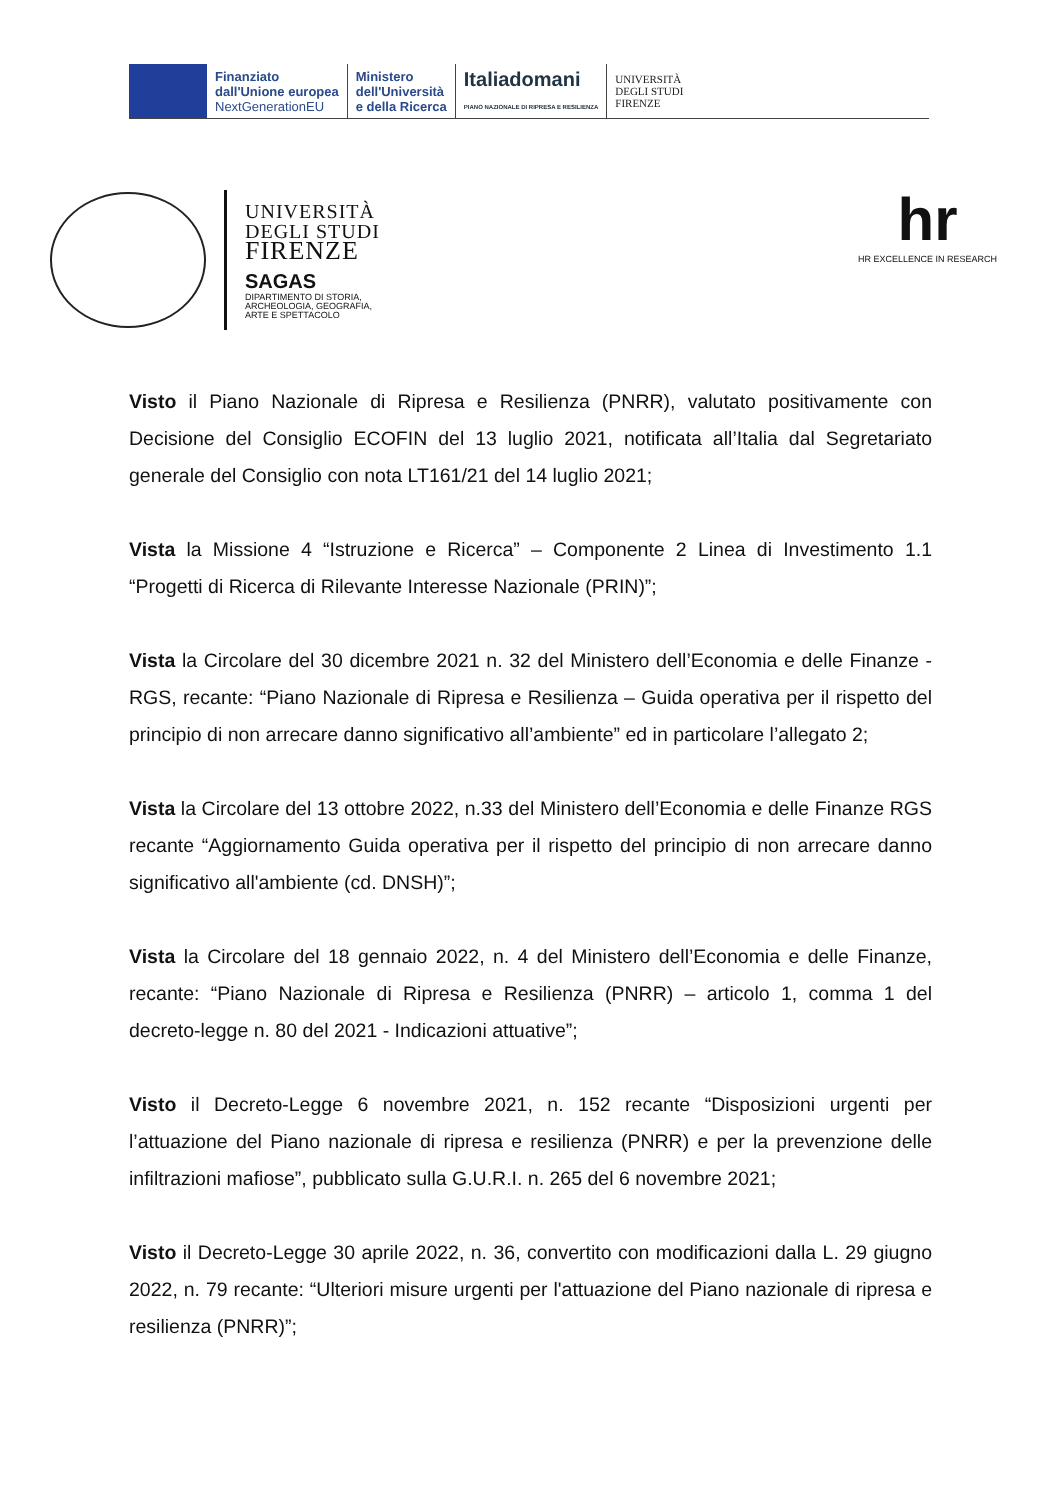Finanziato
dall'Unione europea
NextGenerationEU
Ministero
dell'Università
e della Ricerca
Italiadomani
PIANO NAZIONALE DI RIPRESA E RESILIENZA
UNIVERSITÀ
DEGLI STUDI
FIRENZE
UNIVERSITÀ
DEGLI STUDI
FIRENZE
SAGAS
DIPARTIMENTO DI STORIA,
ARCHEOLOGIA, GEOGRAFIA,
ARTE E SPETTACOLO
hr
HR EXCELLENCE IN RESEARCH
Visto il Piano Nazionale di Ripresa e Resilienza (PNRR), valutato positivamente con Decisione del Consiglio ECOFIN del 13 luglio 2021, notificata all’Italia dal Segretariato generale del Consiglio con nota LT161/21 del 14 luglio 2021;
Vista la Missione 4 “Istruzione e Ricerca” – Componente 2 Linea di Investimento 1.1 “Progetti di Ricerca di Rilevante Interesse Nazionale (PRIN)”;
Vista la Circolare del 30 dicembre 2021 n. 32 del Ministero dell’Economia e delle Finanze - RGS, recante: “Piano Nazionale di Ripresa e Resilienza – Guida operativa per il rispetto del principio di non arrecare danno significativo all’ambiente” ed in particolare l’allegato 2;
Vista la Circolare del 13 ottobre 2022, n.33 del Ministero dell’Economia e delle Finanze RGS recante “Aggiornamento Guida operativa per il rispetto del principio di non arrecare danno significativo all'ambiente (cd. DNSH)”;
Vista la Circolare del 18 gennaio 2022, n. 4 del Ministero dell’Economia e delle Finanze, recante: “Piano Nazionale di Ripresa e Resilienza (PNRR) – articolo 1, comma 1 del decreto-legge n. 80 del 2021 - Indicazioni attuative”;
Visto il Decreto-Legge 6 novembre 2021, n. 152 recante “Disposizioni urgenti per l’attuazione del Piano nazionale di ripresa e resilienza (PNRR) e per la prevenzione delle infiltrazioni mafiose”, pubblicato sulla G.U.R.I. n. 265 del 6 novembre 2021;
Visto il Decreto-Legge 30 aprile 2022, n. 36, convertito con modificazioni dalla L. 29 giugno 2022, n. 79 recante: “Ulteriori misure urgenti per l'attuazione del Piano nazionale di ripresa e resilienza (PNRR)”;